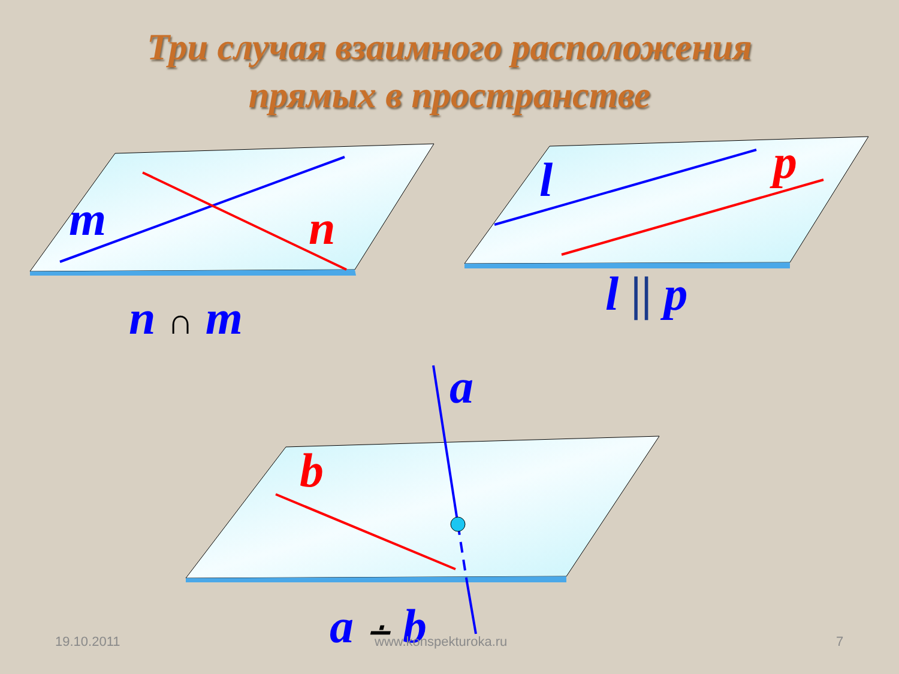Три случая взаимного расположения
прямых в пространстве
m n
n ∩ m
l p
l || p
a
b
a ∸ b
19.10.2011 www.konspekturoka.ru 7